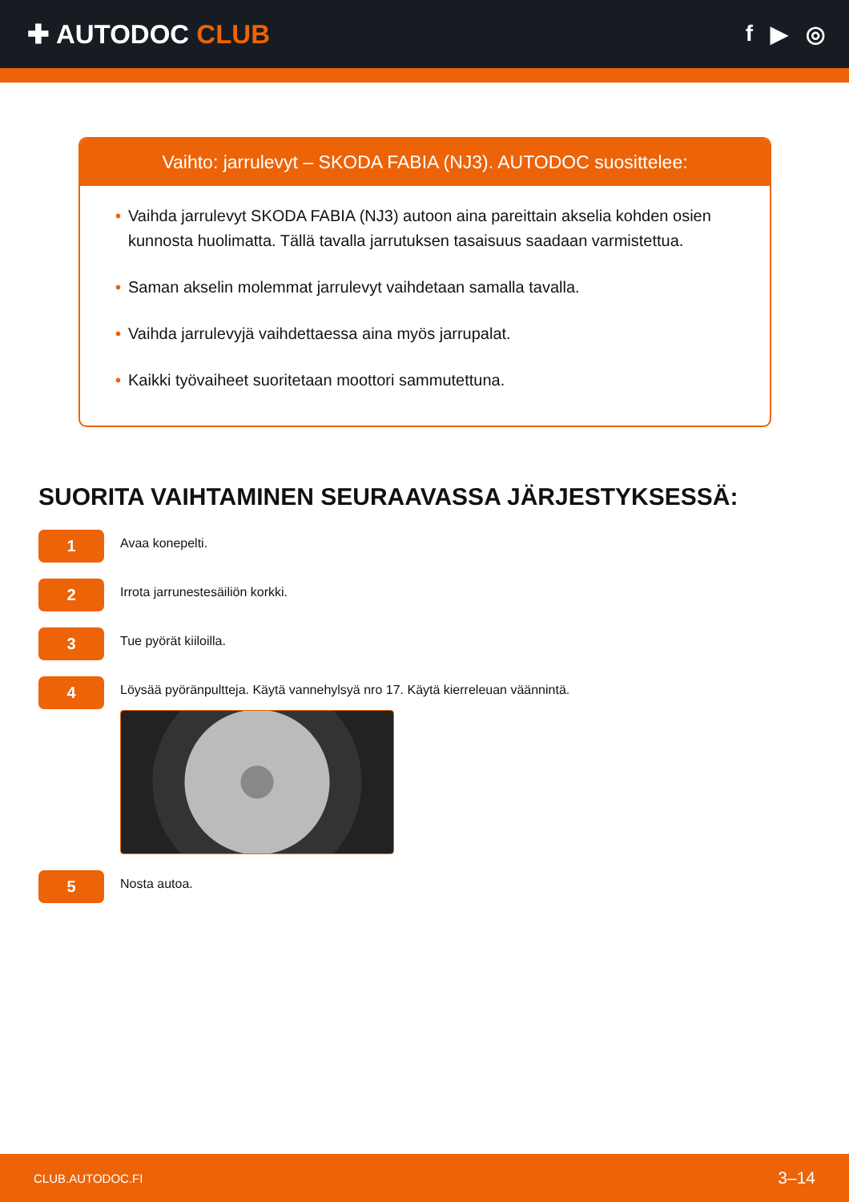✚ AUTODOC CLUB
f ▶ ◎
Vaihto: jarrulevyt – SKODA FABIA (NJ3). AUTODOC suosittelee:
• Vaihda jarrulevyt SKODA FABIA (NJ3) autoon aina pareittain akselia kohden osien kunnosta huolimatta. Tällä tavalla jarrutuksen tasaisuus saadaan varmistettua.
• Saman akselin molemmat jarrulevyt vaihdetaan samalla tavalla.
• Vaihda jarrulevyjä vaihdettaessa aina myös jarrupalat.
• Kaikki työvaiheet suoritetaan moottori sammutettuna.
SUORITA VAIHTAMINEN SEURAAVASSA JÄRJESTYKSESSÄ:
1
Avaa konepelti.
2
Irrota jarrunestesäiliön korkki.
3
Tue pyörät kiiloilla.
4
Löysää pyöränpultteja. Käytä vannehylsyä nro 17. Käytä kierreleuan väännintä.
5
Nosta autoa.
CLUB.AUTODOC.FI 3–14